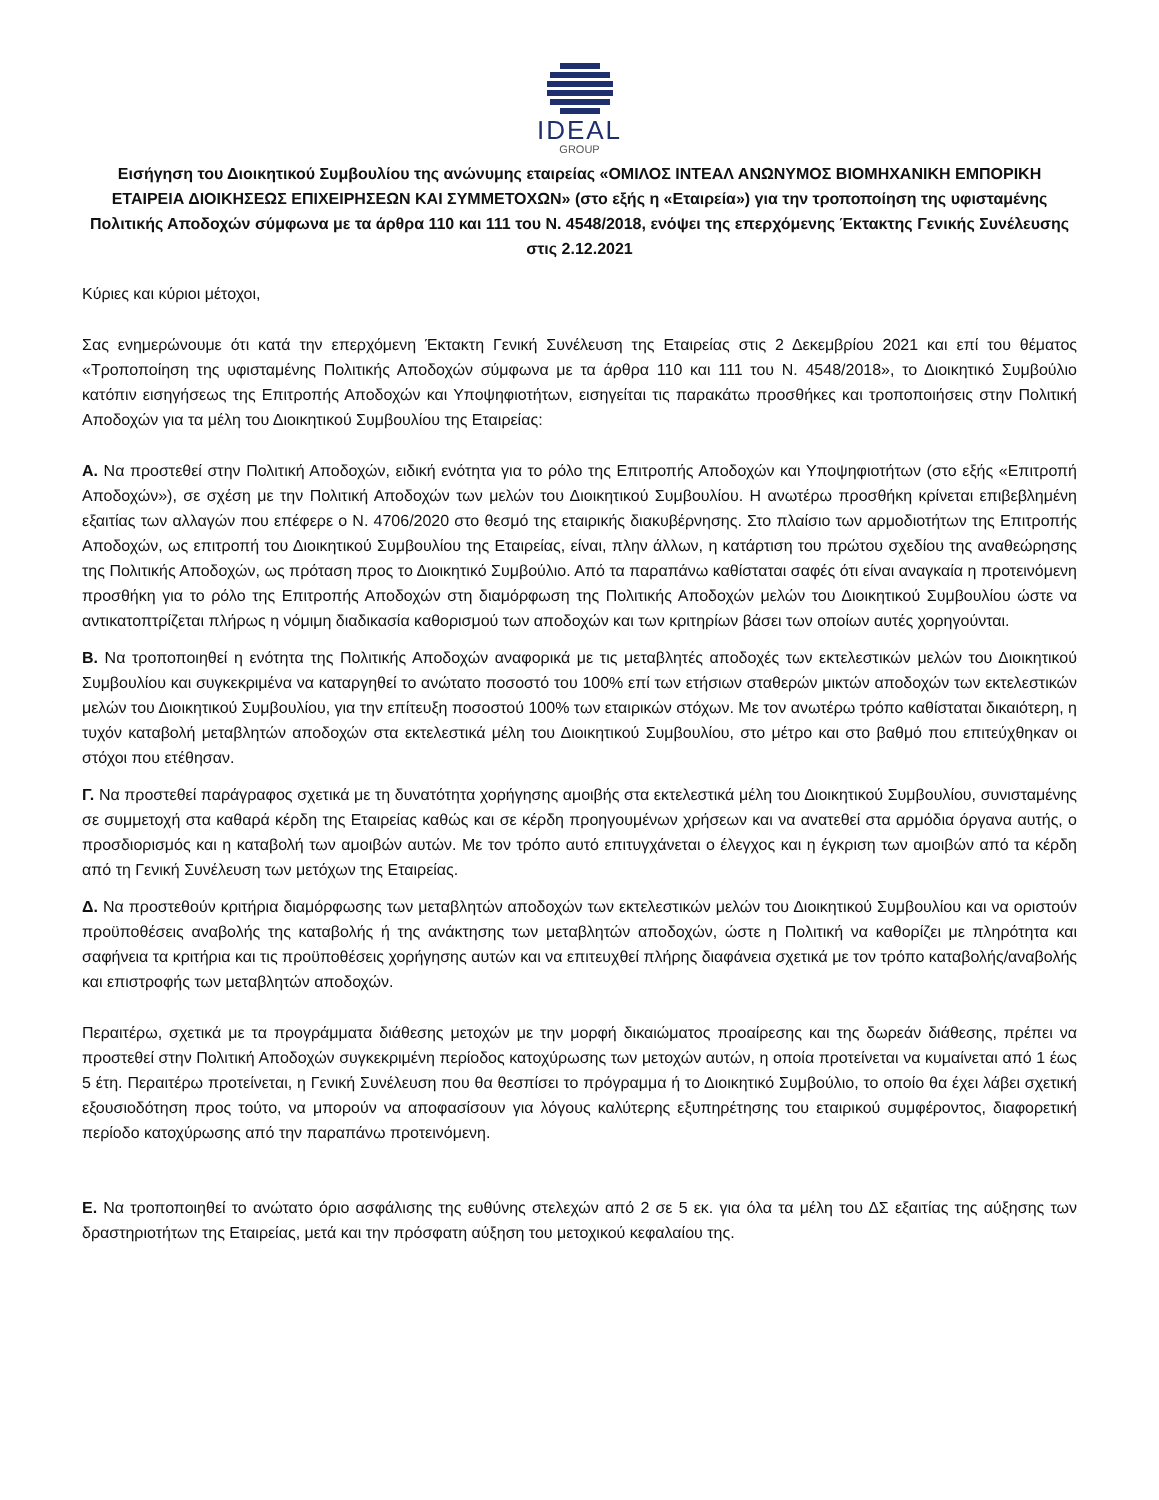IDEAL
GROUP
Εισήγηση του Διοικητικού Συμβουλίου της ανώνυμης εταιρείας «ΟΜΙΛΟΣ ΙΝΤΕΑΛ ΑΝΩΝΥΜΟΣ ΒΙΟΜΗΧΑΝΙΚΗ ΕΜΠΟΡΙΚΗ ΕΤΑΙΡΕΙΑ ΔΙΟΙΚΗΣΕΩΣ ΕΠΙΧΕΙΡΗΣΕΩΝ ΚΑΙ ΣΥΜΜΕΤΟΧΩΝ» (στο εξής η «Εταιρεία») για την τροποποίηση της υφισταμένης Πολιτικής Αποδοχών σύμφωνα με τα άρθρα 110 και 111 του Ν. 4548/2018, ενόψει της επερχόμενης Έκτακτης Γενικής Συνέλευσης στις 2.12.2021
Κύριες και κύριοι μέτοχοι,
Σας ενημερώνουμε ότι κατά την επερχόμενη Έκτακτη Γενική Συνέλευση της Εταιρείας στις 2 Δεκεμβρίου 2021 και επί του θέματος «Τροποποίηση της υφισταμένης Πολιτικής Αποδοχών σύμφωνα με τα άρθρα 110 και 111 του Ν. 4548/2018», το Διοικητικό Συμβούλιο κατόπιν εισηγήσεως της Επιτροπής Αποδοχών και Υποψηφιοτήτων, εισηγείται τις παρακάτω προσθήκες και τροποποιήσεις στην Πολιτική Αποδοχών για τα μέλη του Διοικητικού Συμβουλίου της Εταιρείας:
Α. Να προστεθεί στην Πολιτική Αποδοχών, ειδική ενότητα για το ρόλο της Επιτροπής Αποδοχών και Υποψηφιοτήτων (στο εξής «Επιτροπή Αποδοχών»), σε σχέση με την Πολιτική Αποδοχών των μελών του Διοικητικού Συμβουλίου. Η ανωτέρω προσθήκη κρίνεται επιβεβλημένη εξαιτίας των αλλαγών που επέφερε ο Ν. 4706/2020 στο θεσμό της εταιρικής διακυβέρνησης. Στο πλαίσιο των αρμοδιοτήτων της Επιτροπής Αποδοχών, ως επιτροπή του Διοικητικού Συμβουλίου της Εταιρείας, είναι, πλην άλλων, η κατάρτιση του πρώτου σχεδίου της αναθεώρησης της Πολιτικής Αποδοχών, ως πρόταση προς το Διοικητικό Συμβούλιο. Από τα παραπάνω καθίσταται σαφές ότι είναι αναγκαία η προτεινόμενη προσθήκη για το ρόλο της Επιτροπής Αποδοχών στη διαμόρφωση της Πολιτικής Αποδοχών μελών του Διοικητικού Συμβουλίου ώστε να αντικατοπτρίζεται πλήρως η νόμιμη διαδικασία καθορισμού των αποδοχών και των κριτηρίων βάσει των οποίων αυτές χορηγούνται.
Β. Να τροποποιηθεί η ενότητα της Πολιτικής Αποδοχών αναφορικά με τις μεταβλητές αποδοχές των εκτελεστικών μελών του Διοικητικού Συμβουλίου και συγκεκριμένα να καταργηθεί το ανώτατο ποσοστό του 100% επί των ετήσιων σταθερών μικτών αποδοχών των εκτελεστικών μελών του Διοικητικού Συμβουλίου, για την επίτευξη ποσοστού 100% των εταιρικών στόχων. Με τον ανωτέρω τρόπο καθίσταται δικαιότερη, η τυχόν καταβολή μεταβλητών αποδοχών στα εκτελεστικά μέλη του Διοικητικού Συμβουλίου, στο μέτρο και στο βαθμό που επιτεύχθηκαν οι στόχοι που ετέθησαν.
Γ. Να προστεθεί παράγραφος σχετικά με τη δυνατότητα χορήγησης αμοιβής στα εκτελεστικά μέλη του Διοικητικού Συμβουλίου, συνισταμένης σε συμμετοχή στα καθαρά κέρδη της Εταιρείας καθώς και σε κέρδη προηγουμένων χρήσεων και να ανατεθεί στα αρμόδια όργανα αυτής, ο προσδιορισμός και η καταβολή των αμοιβών αυτών. Με τον τρόπο αυτό επιτυγχάνεται ο έλεγχος και η έγκριση των αμοιβών από τα κέρδη από τη Γενική Συνέλευση των μετόχων της Εταιρείας.
Δ. Να προστεθούν κριτήρια διαμόρφωσης των μεταβλητών αποδοχών των εκτελεστικών μελών του Διοικητικού Συμβουλίου και να οριστούν προϋποθέσεις αναβολής της καταβολής ή της ανάκτησης των μεταβλητών αποδοχών, ώστε η Πολιτική να καθορίζει με πληρότητα και σαφήνεια τα κριτήρια και τις προϋποθέσεις χορήγησης αυτών και να επιτευχθεί πλήρης διαφάνεια σχετικά με τον τρόπο καταβολής/αναβολής και επιστροφής των μεταβλητών αποδοχών.
Περαιτέρω, σχετικά με τα προγράμματα διάθεσης μετοχών με την μορφή δικαιώματος προαίρεσης και της δωρεάν διάθεσης, πρέπει να προστεθεί στην Πολιτική Αποδοχών συγκεκριμένη περίοδος κατοχύρωσης των μετοχών αυτών, η οποία προτείνεται να κυμαίνεται από 1 έως 5 έτη. Περαιτέρω προτείνεται, η Γενική Συνέλευση που θα θεσπίσει το πρόγραμμα ή το Διοικητικό Συμβούλιο, το οποίο θα έχει λάβει σχετική εξουσιοδότηση προς τούτο, να μπορούν να αποφασίσουν για λόγους καλύτερης εξυπηρέτησης του εταιρικού συμφέροντος, διαφορετική περίοδο κατοχύρωσης από την παραπάνω προτεινόμενη.
Ε. Να τροποποιηθεί το ανώτατο όριο ασφάλισης της ευθύνης στελεχών από 2 σε 5 εκ. για όλα τα μέλη του ΔΣ εξαιτίας της αύξησης των δραστηριοτήτων της Εταιρείας, μετά και την πρόσφατη αύξηση του μετοχικού κεφαλαίου της.